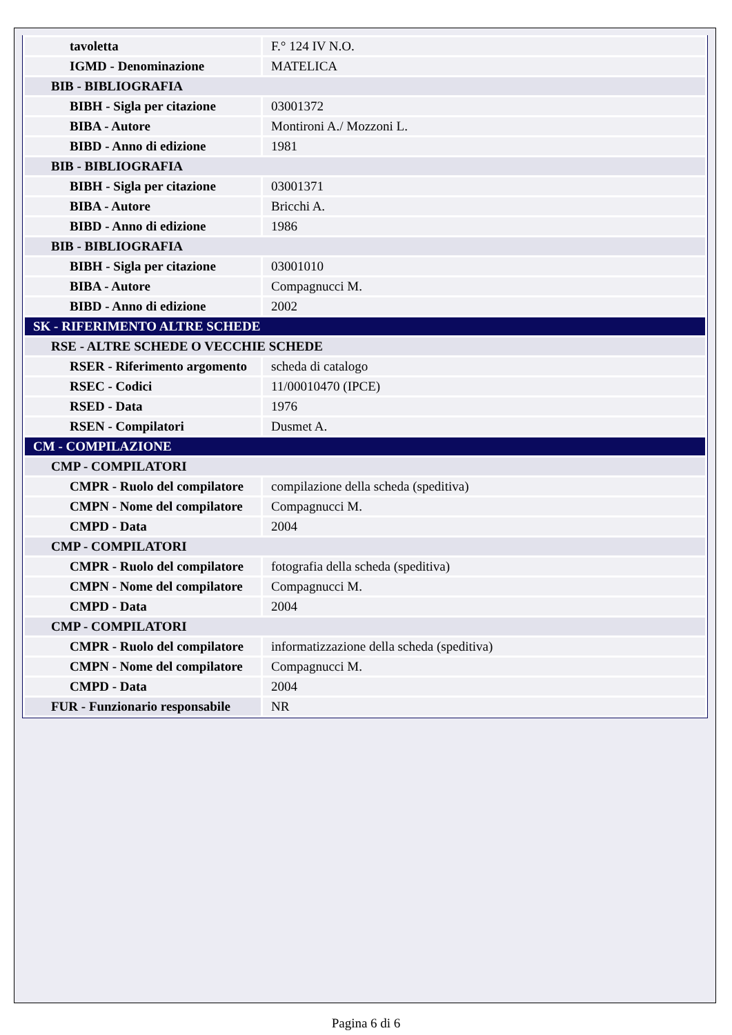| tavoletta | F.° 124 IV N.O. |
| IGMD - Denominazione | MATELICA |
| BIB - BIBLIOGRAFIA | |
| BIBH - Sigla per citazione | 03001372 |
| BIBA - Autore | Montironi A./ Mozzoni L. |
| BIBD - Anno di edizione | 1981 |
| BIB - BIBLIOGRAFIA | |
| BIBH - Sigla per citazione | 03001371 |
| BIBA - Autore | Bricchi A. |
| BIBD - Anno di edizione | 1986 |
| BIB - BIBLIOGRAFIA | |
| BIBH - Sigla per citazione | 03001010 |
| BIBA - Autore | Compagnucci M. |
| BIBD - Anno di edizione | 2002 |
| SK - RIFERIMENTO ALTRE SCHEDE | |
| RSE - ALTRE SCHEDE O VECCHIE SCHEDE | |
| RSER - Riferimento argomento | scheda di catalogo |
| RSEC - Codici | 11/00010470 (IPCE) |
| RSED - Data | 1976 |
| RSEN - Compilatori | Dusmet A. |
| CM - COMPILAZIONE | |
| CMP - COMPILATORI | |
| CMPR - Ruolo del compilatore | compilazione della scheda (speditiva) |
| CMPN - Nome del compilatore | Compagnucci M. |
| CMPD - Data | 2004 |
| CMP - COMPILATORI | |
| CMPR - Ruolo del compilatore | fotografia della scheda (speditiva) |
| CMPN - Nome del compilatore | Compagnucci M. |
| CMPD - Data | 2004 |
| CMP - COMPILATORI | |
| CMPR - Ruolo del compilatore | informatizzazione della scheda (speditiva) |
| CMPN - Nome del compilatore | Compagnucci M. |
| CMPD - Data | 2004 |
| FUR - Funzionario responsabile | NR |
Pagina 6 di 6